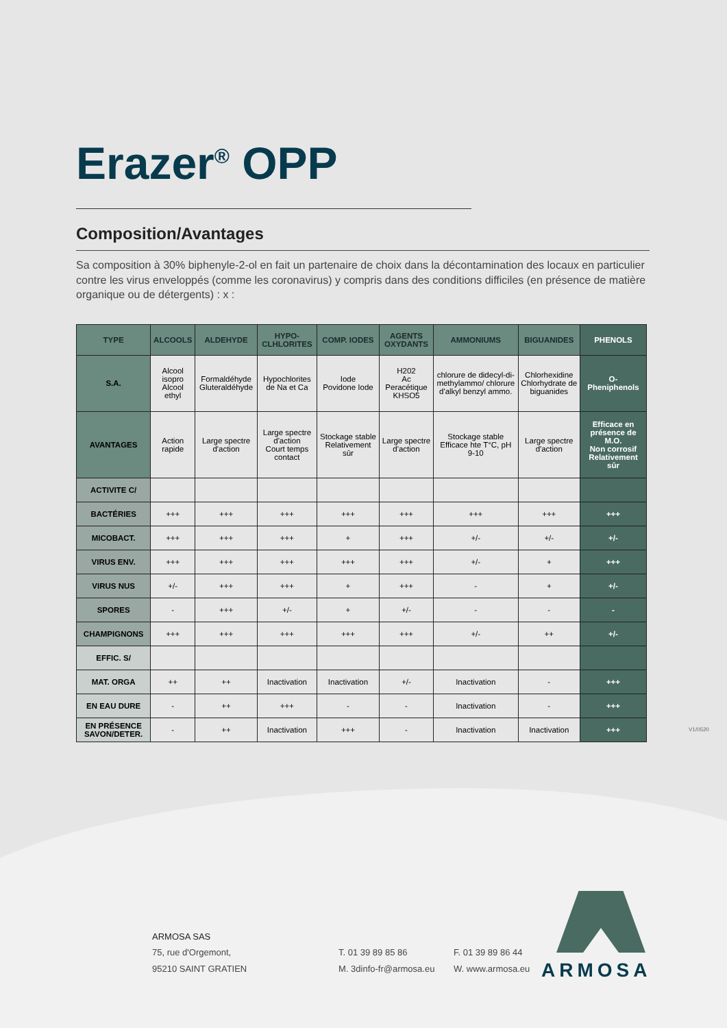Erazer<sup>®</sup> OPP
Composition/Avantages
Sa composition à 30% biphenyle-2-ol en fait un partenaire de choix dans la décontamination des locaux en particulier contre les virus enveloppés (comme les coronavirus) y compris dans des conditions difficiles (en présence de matière organique ou de détergents) : x :
| TYPE | ALCOOLS | ALDEHYDE | HYPO- CLHLORITES | COMP. IODES | AGENTS OXYDANTS | AMMONIUMS | BIGUANIDES | PHENOLS |
| --- | --- | --- | --- | --- | --- | --- | --- | --- |
| S.A. | Alcool isopro Alcool ethyl | Formaldéhyde Gluteraldéhyde | Hypochlorites de Na et Ca | Iode Povidone Iode | H202 Ac Peracétique KHSO5 | chlorure de didecyl-di-methylammo/ chlorure d'alkyl benzyl ammo. | Chlorhexidine Chlorhydrate de biguanides | O- Pheniphenols |
| AVANTAGES | Action rapide | Large spectre d'action | Large spectre d'action Court temps contact | Stockage stable Relativement sûr | Large spectre d'action | Stockage stable Efficace hte T°C, pH 9-10 | Large spectre d'action | Efficace en présence de M.O. Non corrosif Relativement sûr |
| ACTIVITE C/ | | | | | | | | |
| BACTÉRIES | +++ | +++ | +++ | +++ | +++ | +++ | +++ | +++ |
| MICOBACT. | +++ | +++ | +++ | + | +++ | +/- | +/- | +/- |
| VIRUS ENV. | +++ | +++ | +++ | +++ | +++ | +/- | + | +++ |
| VIRUS NUS | +/- | +++ | +++ | + | +++ | - | + | +/- |
| SPORES | - | +++ | +/- | + | +/- | - | - | - |
| CHAMPIGNONS | +++ | +++ | +++ | +++ | +++ | +/- | ++ | +/- |
| EFFIC. S/ | | | | | | | | |
| MAT. ORGA | ++ | ++ | Inactivation | Inactivation | +/- | Inactivation | - | +++ |
| EN EAU DURE | - | ++ | +++ | - | - | Inactivation | - | +++ |
| EN PRÉSENCE SAVON/DETER. | - | ++ | Inactivation | +++ | - | Inactivation | Inactivation | +++ |
V1/0520
ARMOSA SAS
75, rue d'Orgemont,
95210 SAINT GRATIEN
T. 01 39 89 85 86
M. 3dinfo-fr@armosa.eu
F. 01 39 89 86 44
W. www.armosa.eu
ARMOSA